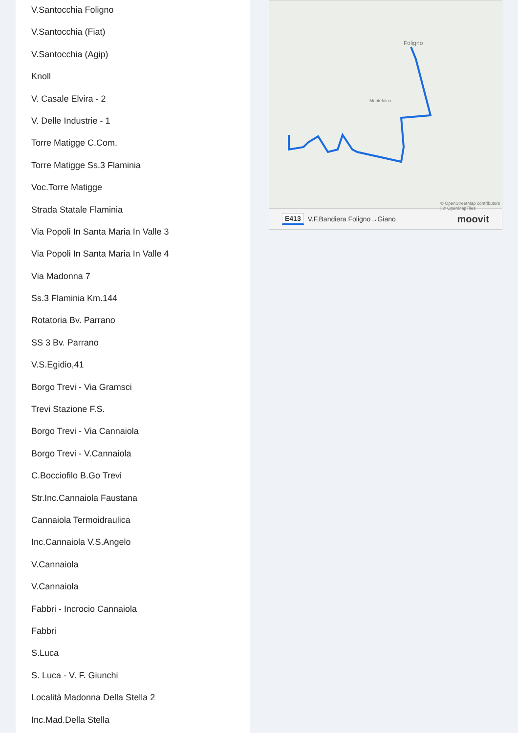V.Santocchia Foligno
V.Santocchia (Fiat)
V.Santocchia (Agip)
Knoll
V. Casale Elvira - 2
V. Delle Industrie - 1
Torre Matigge C.Com.
Torre Matigge Ss.3 Flaminia
Voc.Torre Matigge
Strada Statale Flaminia
Via Popoli In Santa Maria In Valle 3
Via Popoli In Santa Maria In Valle 4
Via Madonna 7
Ss.3 Flaminia Km.144
Rotatoria Bv. Parrano
SS 3 Bv. Parrano
V.S.Egidio,41
Borgo Trevi - Via Gramsci
Trevi Stazione F.S.
Borgo Trevi - Via Cannaiola
Borgo Trevi - V.Cannaiola
C.Bocciofilo B.Go Trevi
Str.Inc.Cannaiola Faustana
Cannaiola Termoidraulica
Inc.Cannaiola V.S.Angelo
V.Cannaiola
V.Cannaiola
Fabbri - Incrocio Cannaiola
Fabbri
S.Luca
S. Luca - V. F. Giunchi
Località Madonna Della Stella 2
Inc.Mad.Della Stella
Foligno
Montefalco
© OpenStreetMap contributors | © OpenMapTiles
E413 V.F.Bandiera Foligno→Giano moovit